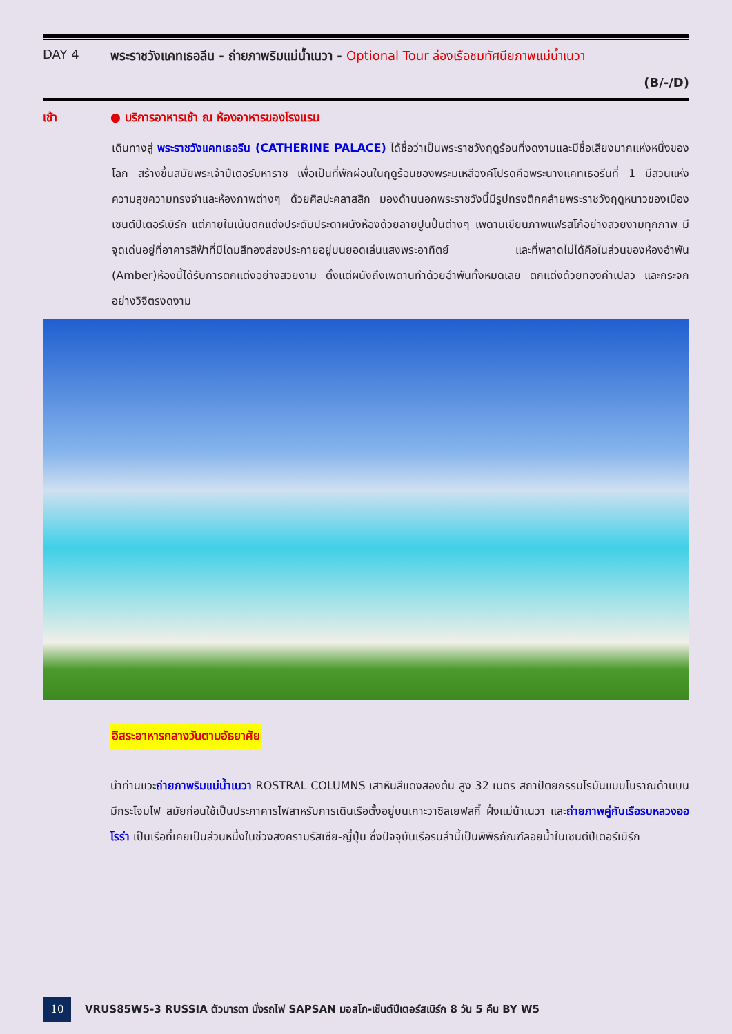DAY 4 พระราชวังแคทเธอลีน - ถ่ายภาพริมแม่น้ำเนวา - Optional Tour ล่องเรือชมทัศนียภาพแม่น้ำเนวา
(B/-/D)
เช้า ● บริการอาหารเช้า ณ ห้องอาหารของโรงแรม
เดินทางสู่ พระราชวังแคทเธอรีน (CATHERINE PALACE) ได้ชื่อว่าเป็นพระราชวังฤดูร้อนที่งดงามและมีชื่อเสียงมากแห่งหนึ่งของโลก สร้างขึ้นสมัยพระเจ้าปีเตอร์มหาราช เพื่อเป็นที่พักผ่อนในฤดูร้อนของพระมเหสีองค์โปรดคือพระนางแคทเธอรีนที่ 1 มีสวนแห่งความสุขความทรงจำและห้องภาพต่างๆ ด้วยศิลปะคลาสสิก มองด้านนอกพระราชวังนี้มีรูปทรงตึกคล้ายพระราชวังฤดูหนาวของเมืองเซนต์ปีเตอร์เบิร์ก แต่ภายในเน้นตกแต่งประดับประดาผนังห้องด้วยลายปูนปั้นต่างๆ เพดานเขียนภาพแฟรสโก้อย่างสวยงามทุกภาพ มีจุดเด่นอยู่ที่อาคารสีฟ้าที่มีโดมสีทองส่องประกายอยู่บนยอดเล่นแสงพระอาทิตย์ และที่พลาดไม่ได้คือในส่วนของห้องอำพัน (Amber)ห้องนี้ได้รับการตกแต่งอย่างสวยงาม ตั้งแต่ผนังถึงเพดานทำด้วยอำพันทั้งหมดเลย ตกแต่งด้วยทองคำเปลว และกระจกอย่างวิจิตรงดงาม
อิสระอาหารกลางวันตามอัธยาศัย
นำท่านแวะถ่ายภาพริมแม่น้ำเนวา ROSTRAL COLUMNS เสาหินสีแดงสองต้น สูง 32 เมตร สถาปัตยกรรมโรมันแบบโบราณด้านบนมีกระโจมไฟ สมัยก่อนใช้เป็นประภาคารไฟสาหรับการเดินเรือตั้งอยู่บนเกาะวาซิลเยฟสกี้ ฝั่งแม่น้าเนวา และถ่ายภาพคู่กับเรือรบหลวงออโรร่า เป็นเรือที่เคยเป็นส่วนหนึ่งในช่วงสงครามรัสเซีย-ญี่ปุ่น ซึ่งปัจจุบันเรือรบลำนี้เป็นพิพิธภัณฑ์ลอยน้ำในเซนต์ปีเตอร์เบิร์ก
10
VRUS85W5-3 RUSSIA ตัวมารดา นั่งรถไฟ SAPSAN มอสโก-เซ็นต์ปีเตอร์สเบิร์ก 8 วัน 5 คืน BY W5